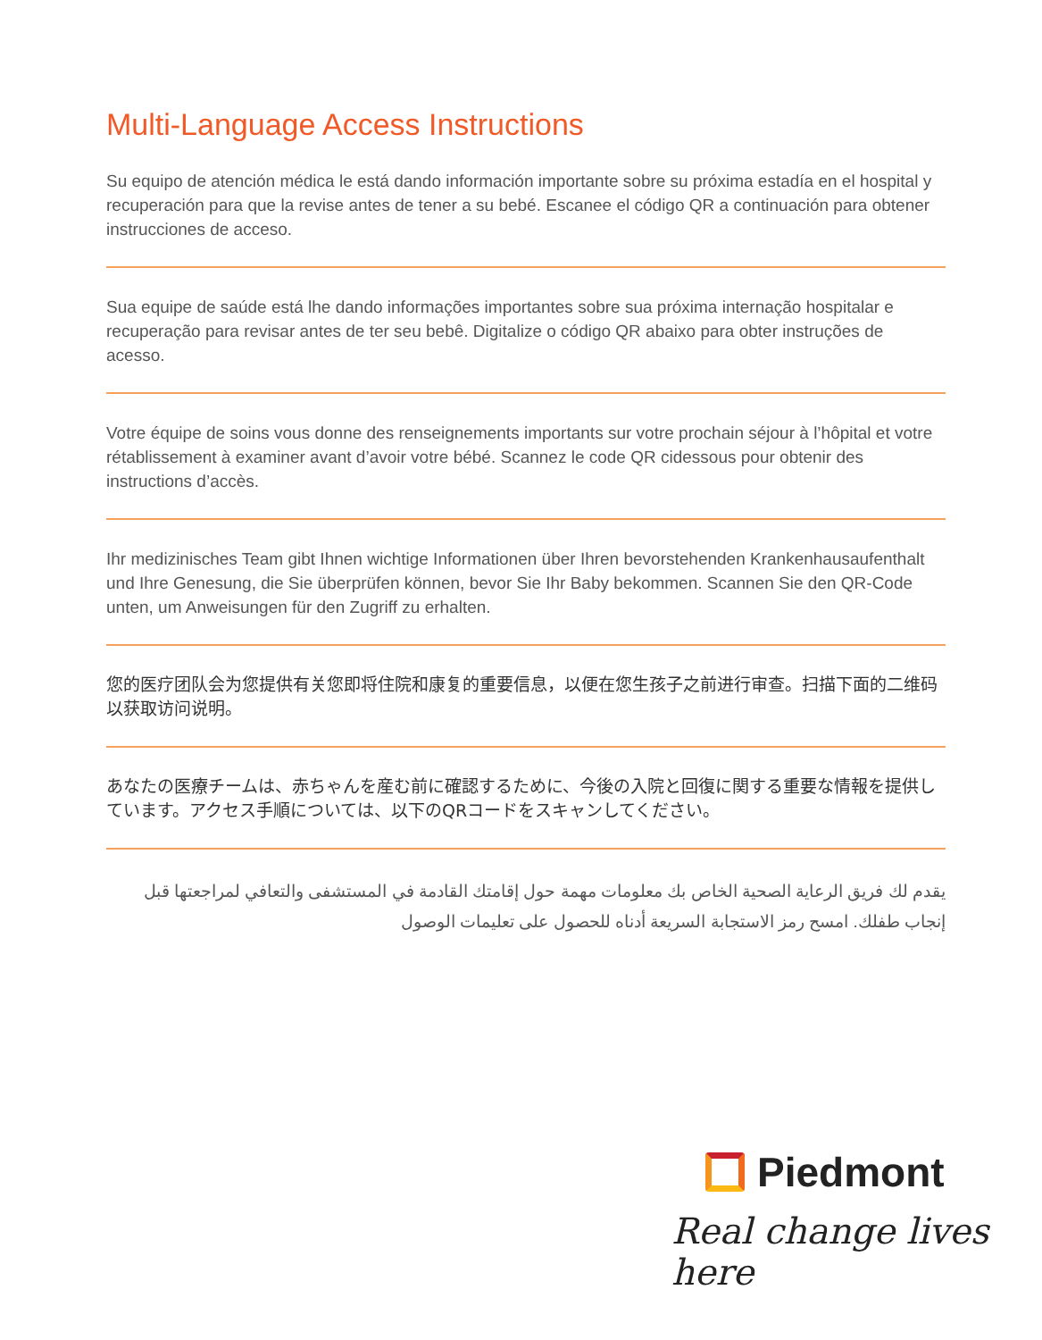Multi-Language Access Instructions
Su equipo de atención médica le está dando información importante sobre su próxima estadía en el hospital y recuperación para que la revise antes de tener a su bebé. Escanee el código QR a continuación para obtener instrucciones de acceso.
Sua equipe de saúde está lhe dando informações importantes sobre sua próxima internação hospitalar e recuperação para revisar antes de ter seu bebê. Digitalize o código QR abaixo para obter instruções de acesso.
Votre équipe de soins vous donne des renseignements importants sur votre prochain séjour à l’hôpital et votre rétablissement à examiner avant d’avoir votre bébé. Scannez le code QR cidessous pour obtenir des instructions d’accès.
Ihr medizinisches Team gibt Ihnen wichtige Informationen über Ihren bevorstehenden Krankenhausaufenthalt und Ihre Genesung, die Sie überprüfen können, bevor Sie Ihr Baby bekommen. Scannen Sie den QR-Code unten, um Anweisungen für den Zugriff zu erhalten.
您的医疗团队会为您提供有关您即将住院和康复的重要信息，以便在您生孩子之前进行审查。扫描下面的二维码以获取访问说明。
あなたの医療チームは、赤ちゃんを産む前に確認するために、今後の入院と回復に関する重要な情報を提供しています。アクセス手順については、以下のQRコードをスキャンしてください。
يقدم لك فريق الرعاية الصحية الخاص بك معلومات مهمة حول إقامتك القادمة في المستشفى والتعافي لمراجعتها قبل إنجاب طفلك. امسح رمز الاستجابة السريعة أدناه للحصول على تعليمات الوصول
Piedmont
Real change lives here